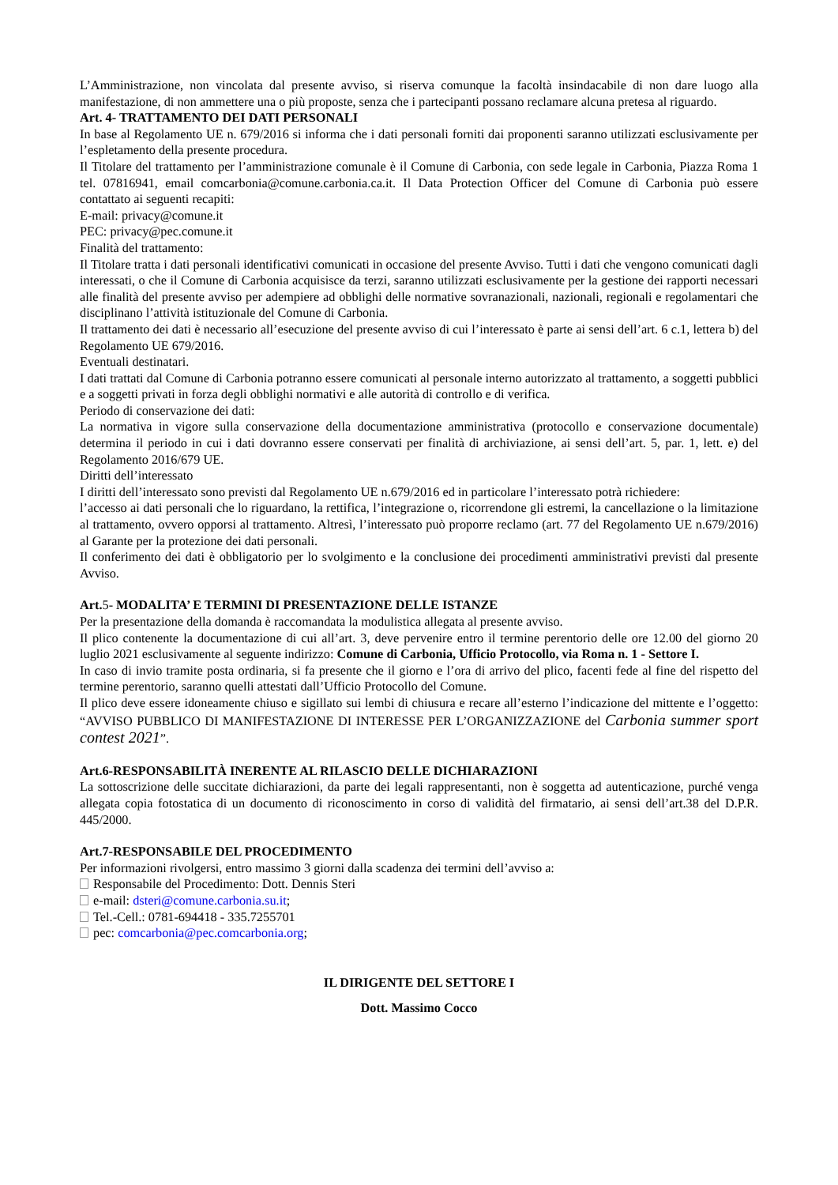L’Amministrazione, non vincolata dal presente avviso, si riserva comunque la facoltà insindacabile di non dare luogo alla manifestazione, di non ammettere una o più proposte, senza che i partecipanti possano reclamare alcuna pretesa al riguardo.
Art. 4- TRATTAMENTO DEI DATI PERSONALI
In base al Regolamento UE n. 679/2016 si informa che i dati personali forniti dai proponenti saranno utilizzati esclusivamente per l’espletamento della presente procedura.
Il Titolare del trattamento per l’amministrazione comunale è il Comune di Carbonia, con sede legale in Carbonia, Piazza Roma 1 tel. 07816941, email comcarbonia@comune.carbonia.ca.it. Il Data Protection Officer del Comune di Carbonia può essere contattato ai seguenti recapiti:
E-mail: privacy@comune.it
PEC: privacy@pec.comune.it
Finalità del trattamento:
Il Titolare tratta i dati personali identificativi comunicati in occasione del presente Avviso. Tutti i dati che vengono comunicati dagli interessati, o che il Comune di Carbonia acquisisce da terzi, saranno utilizzati esclusivamente per la gestione dei rapporti necessari alle finalità del presente avviso per adempiere ad obblighi delle normative sovranazionali, nazionali, regionali e regolamentari che disciplinano l’attività istituzionale del Comune di Carbonia.
Il trattamento dei dati è necessario all’esecuzione del presente avviso di cui l’interessato è parte ai sensi dell’art. 6 c.1, lettera b) del Regolamento UE 679/2016.
Eventuali destinatari.
I dati trattati dal Comune di Carbonia potranno essere comunicati al personale interno autorizzato al trattamento, a soggetti pubblici e a soggetti privati in forza degli obblighi normativi e alle autorità di controllo e di verifica.
Periodo di conservazione dei dati:
La normativa in vigore sulla conservazione della documentazione amministrativa (protocollo e conservazione documentale) determina il periodo in cui i dati dovranno essere conservati per finalità di archiviazione, ai sensi dell’art. 5, par. 1, lett. e) del Regolamento 2016/679 UE.
Diritti dell’interessato
I diritti dell’interessato sono previsti dal Regolamento UE n.679/2016 ed in particolare l’interessato potrà richiedere:
l’accesso ai dati personali che lo riguardano, la rettifica, l’integrazione o, ricorrendone gli estremi, la cancellazione o la limitazione al trattamento, ovvero opporsi al trattamento. Altresì, l’interessato può proporre reclamo (art. 77 del Regolamento UE n.679/2016) al Garante per la protezione dei dati personali.
Il conferimento dei dati è obbligatorio per lo svolgimento e la conclusione dei procedimenti amministrativi previsti dal presente Avviso.
Art.5- MODALITA’ E TERMINI DI PRESENTAZIONE DELLE ISTANZE
Per la presentazione della domanda è raccomandata la modulistica allegata al presente avviso.
Il plico contenente la documentazione di cui all’art. 3, deve pervenire entro il termine perentorio delle ore 12.00 del giorno 20 luglio 2021 esclusivamente al seguente indirizzo: Comune di Carbonia, Ufficio Protocollo, via Roma n. 1 - Settore I.
In caso di invio tramite posta ordinaria, si fa presente che il giorno e l’ora di arrivo del plico, facenti fede al fine del rispetto del termine perentorio, saranno quelli attestati dall’Ufficio Protocollo del Comune.
Il plico deve essere idoneamente chiuso e sigillato sui lembi di chiusura e recare all’esterno l’indicazione del mittente e l’oggetto: “AVVISO PUBBLICO DI MANIFESTAZIONE DI INTERESSE PER L’ORGANIZZAZIONE del Carbonia summer sport contest 2021”.
Art.6-RESPONSABILITÀ INERENTE AL RILASCIO DELLE DICHIARAZIONI
La sottoscrizione delle succitate dichiarazioni, da parte dei legali rappresentanti, non è soggetta ad autenticazione, purché venga allegata copia fotostatica di un documento di riconoscimento in corso di validità del firmatario, ai sensi dell’art.38 del D.P.R. 445/2000.
Art.7-RESPONSABILE DEL PROCEDIMENTO
Per informazioni rivolgersi, entro massimo 3 giorni dalla scadenza dei termini dell’avviso a:
Responsabile del Procedimento: Dott. Dennis Steri
e-mail: dsteri@comune.carbonia.su.it;
Tel.-Cell.: 0781-694418 - 335.7255701
pec: comcarbonia@pec.comcarbonia.org;
IL DIRIGENTE DEL SETTORE I
Dott. Massimo Cocco